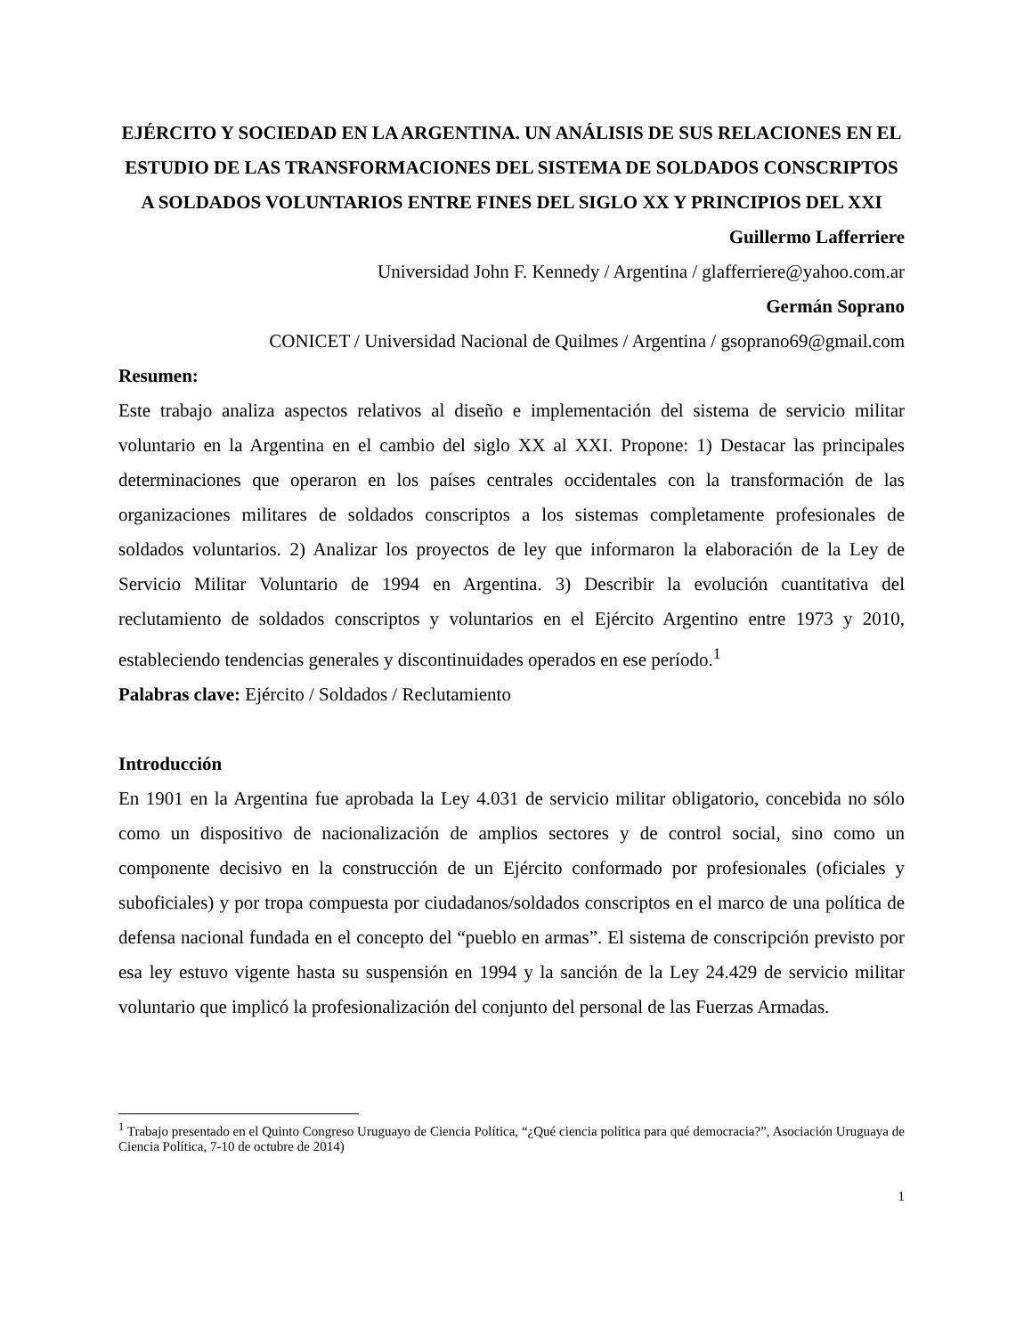EJÉRCITO Y SOCIEDAD EN LA ARGENTINA. UN ANÁLISIS DE SUS RELACIONES EN EL ESTUDIO DE LAS TRANSFORMACIONES DEL SISTEMA DE SOLDADOS CONSCRIPTOS A SOLDADOS VOLUNTARIOS ENTRE FINES DEL SIGLO XX Y PRINCIPIOS DEL XXI
Guillermo Lafferriere
Universidad John F. Kennedy / Argentina / glafferriere@yahoo.com.ar
Germán Soprano
CONICET / Universidad Nacional de Quilmes / Argentina / gsoprano69@gmail.com
Resumen:
Este trabajo analiza aspectos relativos al diseño e implementación del sistema de servicio militar voluntario en la Argentina en el cambio del siglo XX al XXI. Propone: 1) Destacar las principales determinaciones que operaron en los países centrales occidentales con la transformación de las organizaciones militares de soldados conscriptos a los sistemas completamente profesionales de soldados voluntarios. 2) Analizar los proyectos de ley que informaron la elaboración de la Ley de Servicio Militar Voluntario de 1994 en Argentina. 3) Describir la evolución cuantitativa del reclutamiento de soldados conscriptos y voluntarios en el Ejército Argentino entre 1973 y 2010, estableciendo tendencias generales y discontinuidades operados en ese período.<sup>1</sup>
Palabras clave: Ejército / Soldados / Reclutamiento
Introducción
En 1901 en la Argentina fue aprobada la Ley 4.031 de servicio militar obligatorio, concebida no sólo como un dispositivo de nacionalización de amplios sectores y de control social, sino como un componente decisivo en la construcción de un Ejército conformado por profesionales (oficiales y suboficiales) y por tropa compuesta por ciudadanos/soldados conscriptos en el marco de una política de defensa nacional fundada en el concepto del “pueblo en armas”. El sistema de conscripción previsto por esa ley estuvo vigente hasta su suspensión en 1994 y la sanción de la Ley 24.429 de servicio militar voluntario que implicó la profesionalización del conjunto del personal de las Fuerzas Armadas.
<sup>1</sup> Trabajo presentado en el Quinto Congreso Uruguayo de Ciencia Política, “¿Qué ciencia política para qué democracia?”, Asociación Uruguaya de Ciencia Política, 7-10 de octubre de 2014)
1